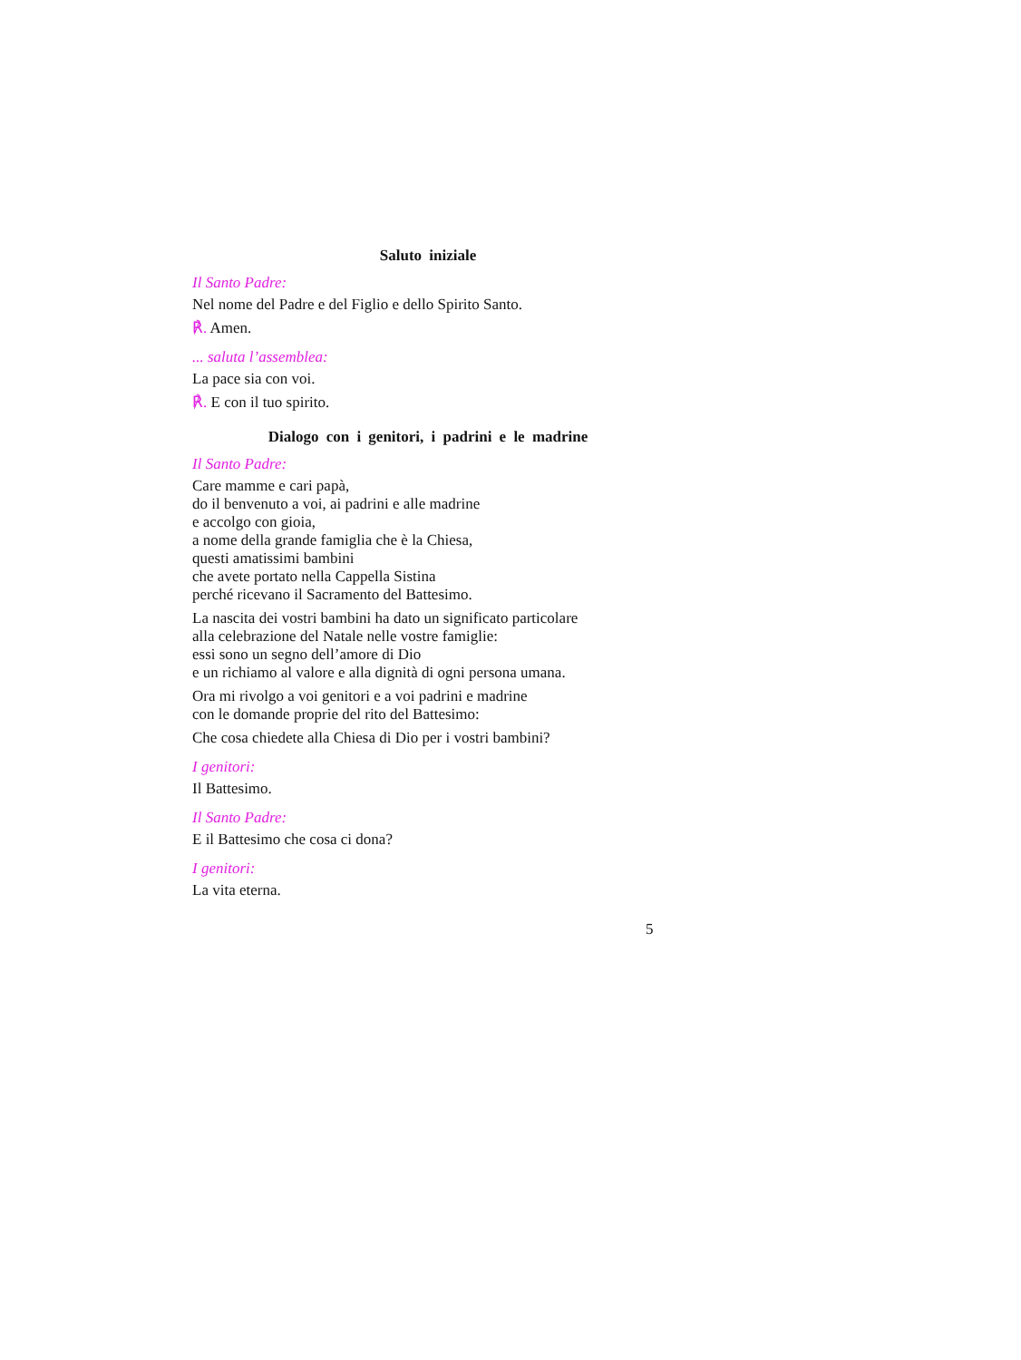Saluto iniziale
Il Santo Padre:
Nel nome del Padre e del Figlio e dello Spirito Santo.
℟. Amen.
... saluta l’assemblea:
La pace sia con voi.
℟. E con il tuo spirito.
Dialogo con i genitori, i padrini e le madrine
Il Santo Padre:
Care mamme e cari papà,
do il benvenuto a voi, ai padrini e alle madrine
e accolgo con gioia,
a nome della grande famiglia che è la Chiesa,
questi amatissimi bambini
che avete portato nella Cappella Sistina
perché ricevano il Sacramento del Battesimo.
La nascita dei vostri bambini ha dato un significato particolare
alla celebrazione del Natale nelle vostre famiglie:
essi sono un segno dell’amore di Dio
e un richiamo al valore e alla dignità di ogni persona umana.
Ora mi rivolgo a voi genitori e a voi padrini e madrine
con le domande proprie del rito del Battesimo:
Che cosa chiedete alla Chiesa di Dio per i vostri bambini?
I genitori:
Il Battesimo.
Il Santo Padre:
E il Battesimo che cosa ci dona?
I genitori:
La vita eterna.
5